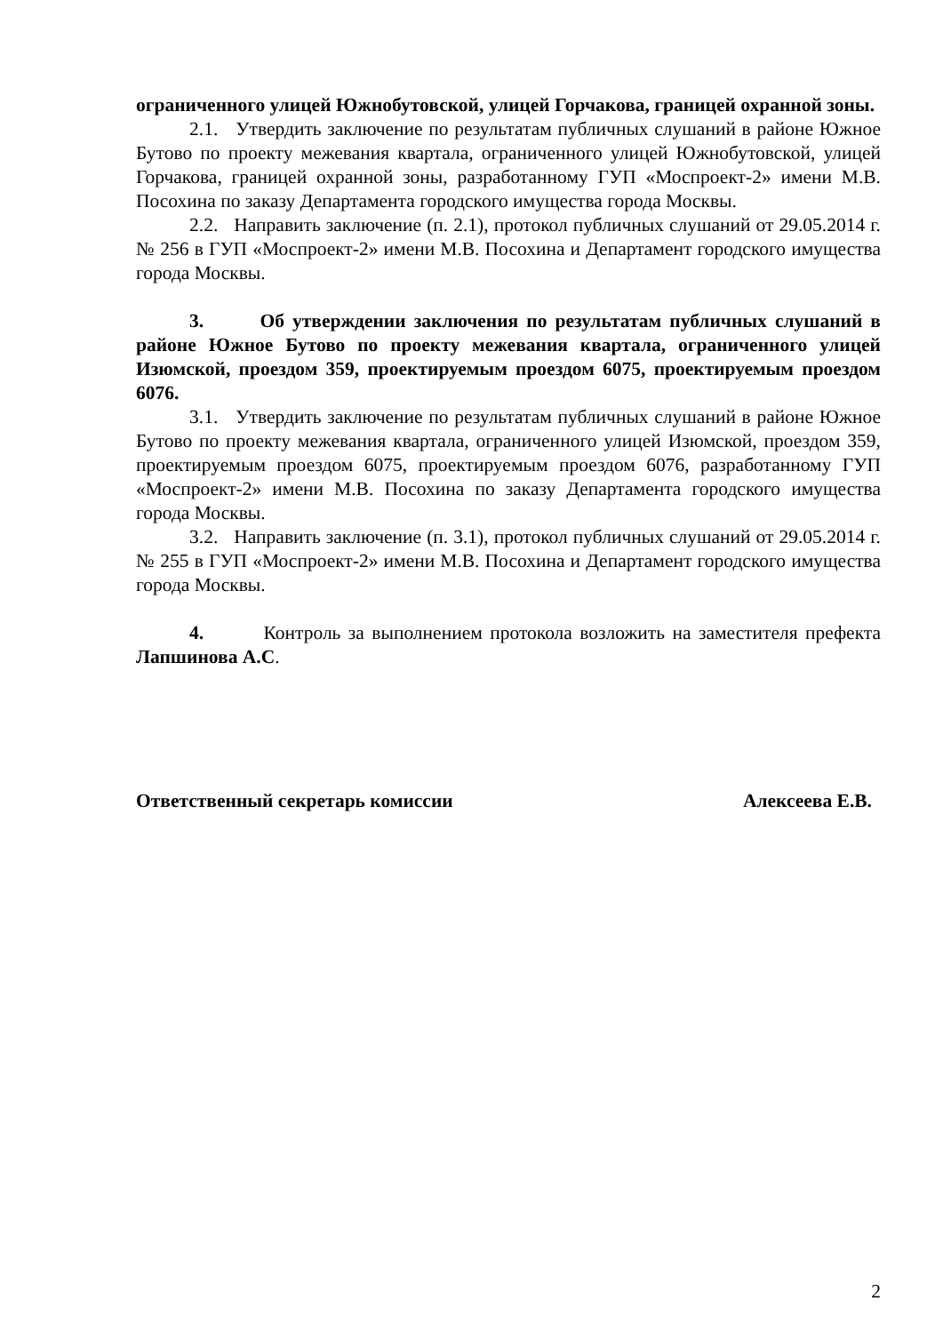ограниченного улицей Южнобутовской, улицей Горчакова, границей охранной зоны.
2.1. Утвердить заключение по результатам публичных слушаний в районе Южное Бутово по проекту межевания квартала, ограниченного улицей Южнобутовской, улицей Горчакова, границей охранной зоны, разработанному ГУП «Моспроект-2» имени М.В. Посохина по заказу Департамента городского имущества города Москвы.
2.2. Направить заключение (п. 2.1), протокол публичных слушаний от 29.05.2014 г. № 256 в ГУП «Моспроект-2» имени М.В. Посохина и Департамент городского имущества города Москвы.
3. Об утверждении заключения по результатам публичных слушаний в районе Южное Бутово по проекту межевания квартала, ограниченного улицей Изюмской, проездом 359, проектируемым проездом 6075, проектируемым проездом 6076.
3.1. Утвердить заключение по результатам публичных слушаний в районе Южное Бутово по проекту межевания квартала, ограниченного улицей Изюмской, проездом 359, проектируемым проездом 6075, проектируемым проездом 6076, разработанному ГУП «Моспроект-2» имени М.В. Посохина по заказу Департамента городского имущества города Москвы.
3.2. Направить заключение (п. 3.1), протокол публичных слушаний от 29.05.2014 г. № 255 в ГУП «Моспроект-2» имени М.В. Посохина и Департамент городского имущества города Москвы.
4. Контроль за выполнением протокола возложить на заместителя префекта Лапшинова А.С.
Ответственный секретарь комиссии Алексеева Е.В.
2